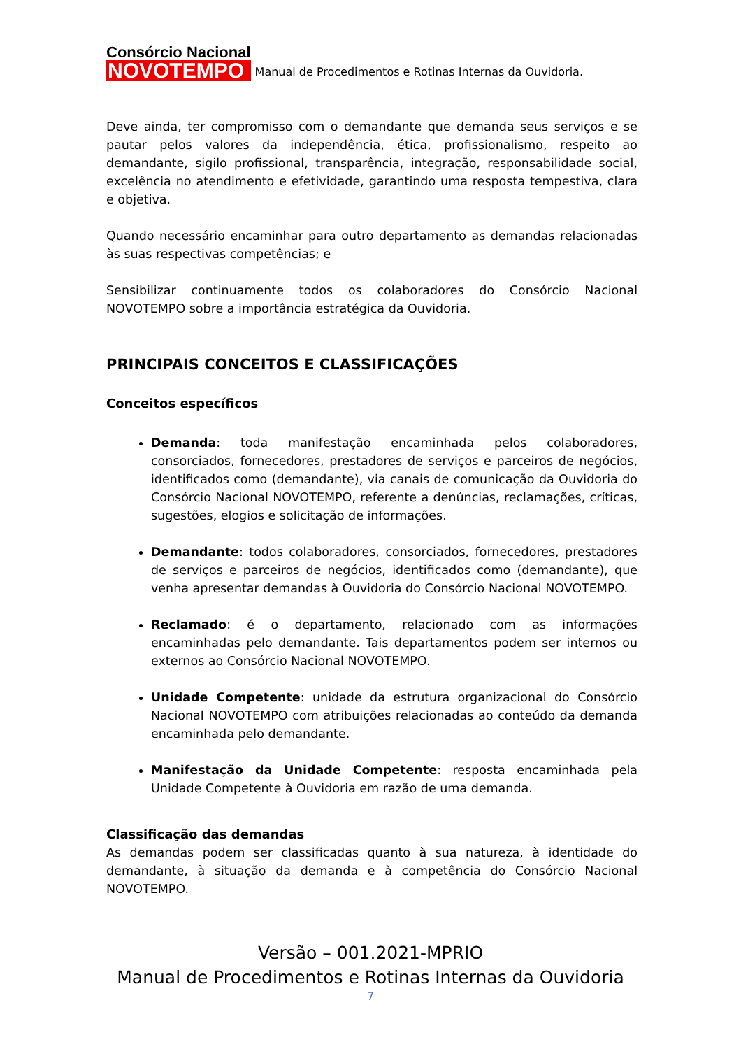Consórcio Nacional
NOVOTEMPO
Manual de Procedimentos e Rotinas Internas da Ouvidoria.
Deve ainda, ter compromisso com o demandante que demanda seus serviços e se pautar pelos valores da independência, ética, profissionalismo, respeito ao demandante, sigilo profissional, transparência, integração, responsabilidade social, excelência no atendimento e efetividade, garantindo uma resposta tempestiva, clara e objetiva.
Quando necessário encaminhar para outro departamento as demandas relacionadas às suas respectivas competências; e
Sensibilizar continuamente todos os colaboradores do Consórcio Nacional NOVOTEMPO sobre a importância estratégica da Ouvidoria.
PRINCIPAIS CONCEITOS E CLASSIFICAÇÕES
Conceitos específicos
Demanda: toda manifestação encaminhada pelos colaboradores, consorciados, fornecedores, prestadores de serviços e parceiros de negócios, identificados como (demandante), via canais de comunicação da Ouvidoria do Consórcio Nacional NOVOTEMPO, referente a denúncias, reclamações, críticas, sugestões, elogios e solicitação de informações.
Demandante: todos colaboradores, consorciados, fornecedores, prestadores de serviços e parceiros de negócios, identificados como (demandante), que venha apresentar demandas à Ouvidoria do Consórcio Nacional NOVOTEMPO.
Reclamado: é o departamento, relacionado com as informações encaminhadas pelo demandante. Tais departamentos podem ser internos ou externos ao Consórcio Nacional NOVOTEMPO.
Unidade Competente: unidade da estrutura organizacional do Consórcio Nacional NOVOTEMPO com atribuições relacionadas ao conteúdo da demanda encaminhada pelo demandante.
Manifestação da Unidade Competente: resposta encaminhada pela Unidade Competente à Ouvidoria em razão de uma demanda.
Classificação das demandas
As demandas podem ser classificadas quanto à sua natureza, à identidade do demandante, à situação da demanda e à competência do Consórcio Nacional NOVOTEMPO.
Versão – 001.2021-MPRIO
Manual de Procedimentos e Rotinas Internas da Ouvidoria
7